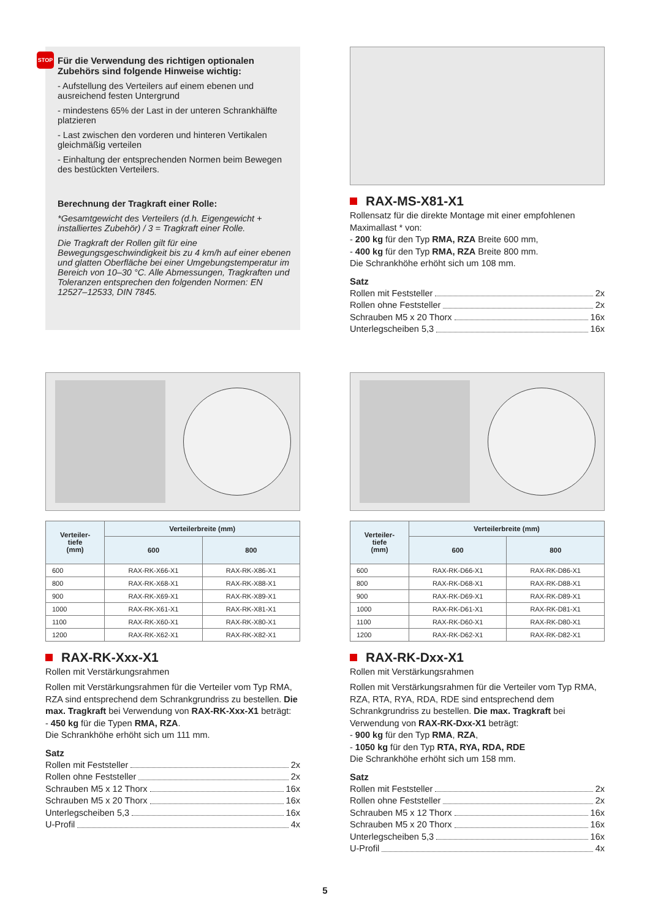STOP
Für die Verwendung des richtigen optionalen Zubehörs sind folgende Hinweise wichtig:
- Aufstellung des Verteilers auf einem ebenen und ausreichend festen Untergrund
- mindestens 65% der Last in der unteren Schrankhälfte platzieren
- Last zwischen den vorderen und hinteren Vertikalen gleichmäßig verteilen
- Einhaltung der entsprechenden Normen beim Bewegen des bestückten Verteilers.
Berechnung der Tragkraft einer Rolle:
*Gesamtgewicht des Verteilers (d.h. Eigengewicht + installiertes Zubehör) / 3 = Tragkraft einer Rolle.
Die Tragkraft der Rollen gilt für eine Bewegungsgeschwindigkeit bis zu 4 km/h auf einer ebenen und glatten Oberfläche bei einer Umgebungstemperatur im Bereich von 10–30 °C. Alle Abmessungen, Tragkraften und Toleranzen entsprechen den folgenden Normen: EN 12527–12533, DIN 7845.
RAX-MS-X81-X1
Rollensatz für die direkte Montage mit einer empfohlenen Maximallast * von:
- 200 kg für den Typ RMA, RZA Breite 600 mm,
- 400 kg für den Typ RMA, RZA Breite 800 mm.
Die Schrankhöhe erhöht sich um 108 mm.
Satz
Rollen mit Feststeller 2x
Rollen ohne Feststeller 2x
Schrauben M5 x 20 Thorx 16x
Unterlegscheiben 5,3 16x
| Verteiler- tiefe (mm) | Verteilerbreite (mm) | |
| --- | --- | --- |
| | 600 | 800 |
| 600 | RAX-RK-X66-X1 | RAX-RK-X86-X1 |
| 800 | RAX-RK-X68-X1 | RAX-RK-X88-X1 |
| 900 | RAX-RK-X69-X1 | RAX-RK-X89-X1 |
| 1000 | RAX-RK-X61-X1 | RAX-RK-X81-X1 |
| 1100 | RAX-RK-X60-X1 | RAX-RK-X80-X1 |
| 1200 | RAX-RK-X62-X1 | RAX-RK-X82-X1 |
RAX-RK-Xxx-X1
Rollen mit Verstärkungsrahmen
Rollen mit Verstärkungsrahmen für die Verteiler vom Typ RMA, RZA sind entsprechend dem Schrankgrundriss zu bestellen. Die max. Tragkraft bei Verwendung von RAX-RK-Xxx-X1 beträgt:
- 450 kg für die Typen RMA, RZA.
Die Schrankhöhe erhöht sich um 111 mm.
Satz
Rollen mit Feststeller 2x
Rollen ohne Feststeller 2x
Schrauben M5 x 12 Thorx 16x
Schrauben M5 x 20 Thorx 16x
Unterlegscheiben 5,3 16x
U-Profil 4x
| Verteiler- tiefe (mm) | Verteilerbreite (mm) | |
| --- | --- | --- |
| | 600 | 800 |
| 600 | RAX-RK-D66-X1 | RAX-RK-D86-X1 |
| 800 | RAX-RK-D68-X1 | RAX-RK-D88-X1 |
| 900 | RAX-RK-D69-X1 | RAX-RK-D89-X1 |
| 1000 | RAX-RK-D61-X1 | RAX-RK-D81-X1 |
| 1100 | RAX-RK-D60-X1 | RAX-RK-D80-X1 |
| 1200 | RAX-RK-D62-X1 | RAX-RK-D82-X1 |
RAX-RK-Dxx-X1
Rollen mit Verstärkungsrahmen
Rollen mit Verstärkungsrahmen für die Verteiler vom Typ RMA, RZA, RTA, RYA, RDA, RDE sind entsprechend dem Schrankgrundriss zu bestellen. Die max. Tragkraft bei Verwendung von RAX-RK-Dxx-X1 beträgt:
- 900 kg für den Typ RMA, RZA,
- 1050 kg für den Typ RTA, RYA, RDA, RDE
Die Schrankhöhe erhöht sich um 158 mm.
Satz
Rollen mit Feststeller 2x
Rollen ohne Feststeller 2x
Schrauben M5 x 12 Thorx 16x
Schrauben M5 x 20 Thorx 16x
Unterlegscheiben 5,3 16x
U-Profil 4x
5